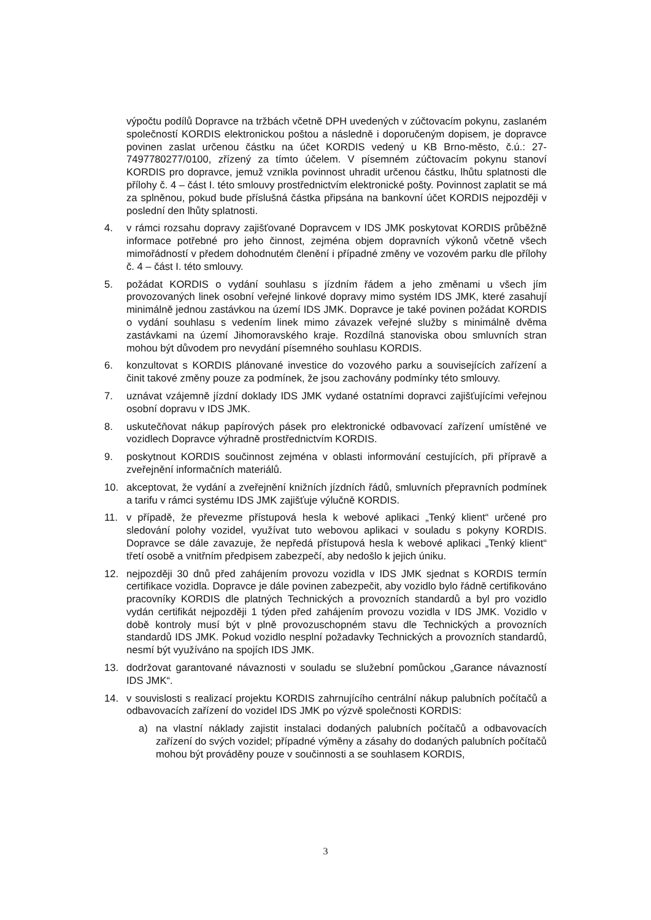výpočtu podílů Dopravce na tržbách včetně DPH uvedených v zúčtovacím pokynu, zaslaném společností KORDIS elektronickou poštou a následně i doporučeným dopisem, je dopravce povinen zaslat určenou částku na účet KORDIS vedený u KB Brno-město, č.ú.: 27-7497780277/0100, zřízený za tímto účelem. V písemném zúčtovacím pokynu stanoví KORDIS pro dopravce, jemuž vznikla povinnost uhradit určenou částku, lhůtu splatnosti dle přílohy č. 4 – část I. této smlouvy prostřednictvím elektronické pošty. Povinnost zaplatit se má za splněnou, pokud bude příslušná částka připsána na bankovní účet KORDIS nejpozději v poslední den lhůty splatnosti.
4. v rámci rozsahu dopravy zajišťované Dopravcem v IDS JMK poskytovat KORDIS průběžně informace potřebné pro jeho činnost, zejména objem dopravních výkonů včetně všech mimořádností v předem dohodnutém členění i případné změny ve vozovém parku dle přílohy č. 4 – část I. této smlouvy.
5. požádat KORDIS o vydání souhlasu s jízdním řádem a jeho změnami u všech jím provozovaných linek osobní veřejné linkové dopravy mimo systém IDS JMK, které zasahují minimálně jednou zastávkou na území IDS JMK. Dopravce je také povinen požádat KORDIS o vydání souhlasu s vedením linek mimo závazek veřejné služby s minimálně dvěma zastávkami na území Jihomoravského kraje. Rozdílná stanoviska obou smluvních stran mohou být důvodem pro nevydání písemného souhlasu KORDIS.
6. konzultovat s KORDIS plánované investice do vozového parku a souvisejících zařízení a činit takové změny pouze za podmínek, že jsou zachovány podmínky této smlouvy.
7. uznávat vzájemně jízdní doklady IDS JMK vydané ostatními dopravci zajišťujícími veřejnou osobní dopravu v IDS JMK.
8. uskutečňovat nákup papírových pásek pro elektronické odbavovací zařízení umístěné ve vozidlech Dopravce výhradně prostřednictvím KORDIS.
9. poskytnout KORDIS součinnost zejména v oblasti informování cestujících, při přípravě a zveřejnění informačních materiálů.
10. akceptovat, že vydání a zveřejnění knižních jízdních řádů, smluvních přepravních podmínek a tarifu v rámci systému IDS JMK zajišťuje výlučně KORDIS.
11. v případě, že převezme přístupová hesla k webové aplikaci „Tenký klient“ určené pro sledování polohy vozidel, využívat tuto webovou aplikaci v souladu s pokyny KORDIS. Dopravce se dále zavazuje, že nepředá přístupová hesla k webové aplikaci „Tenký klient“ třetí osobě a vnitřním předpisem zabezpečí, aby nedošlo k jejich úniku.
12. nejpozději 30 dnů před zahájením provozu vozidla v IDS JMK sjednat s KORDIS termín certifikace vozidla. Dopravce je dále povinen zabezpečit, aby vozidlo bylo řádně certifikováno pracovníky KORDIS dle platných Technických a provozních standardů a byl pro vozidlo vydán certifikát nejpozději 1 týden před zahájením provozu vozidla v IDS JMK. Vozidlo v době kontroly musí být v plně provozuschopném stavu dle Technických a provozních standardů IDS JMK. Pokud vozidlo nesplní požadavky Technických a provozních standardů, nesmí být využíváno na spojích IDS JMK.
13. dodržovat garantované návaznosti v souladu se služební pomůckou „Garance návazností IDS JMK“.
14. v souvislosti s realizací projektu KORDIS zahrnujícího centrální nákup palubních počítačů a odbavovacích zařízení do vozidel IDS JMK po výzvě společnosti KORDIS:
a) na vlastní náklady zajistit instalaci dodaných palubních počítačů a odbavovacích zařízení do svých vozidel; případné výměny a zásahy do dodaných palubních počítačů mohou být prováděny pouze v součinnosti a se souhlasem KORDIS,
3